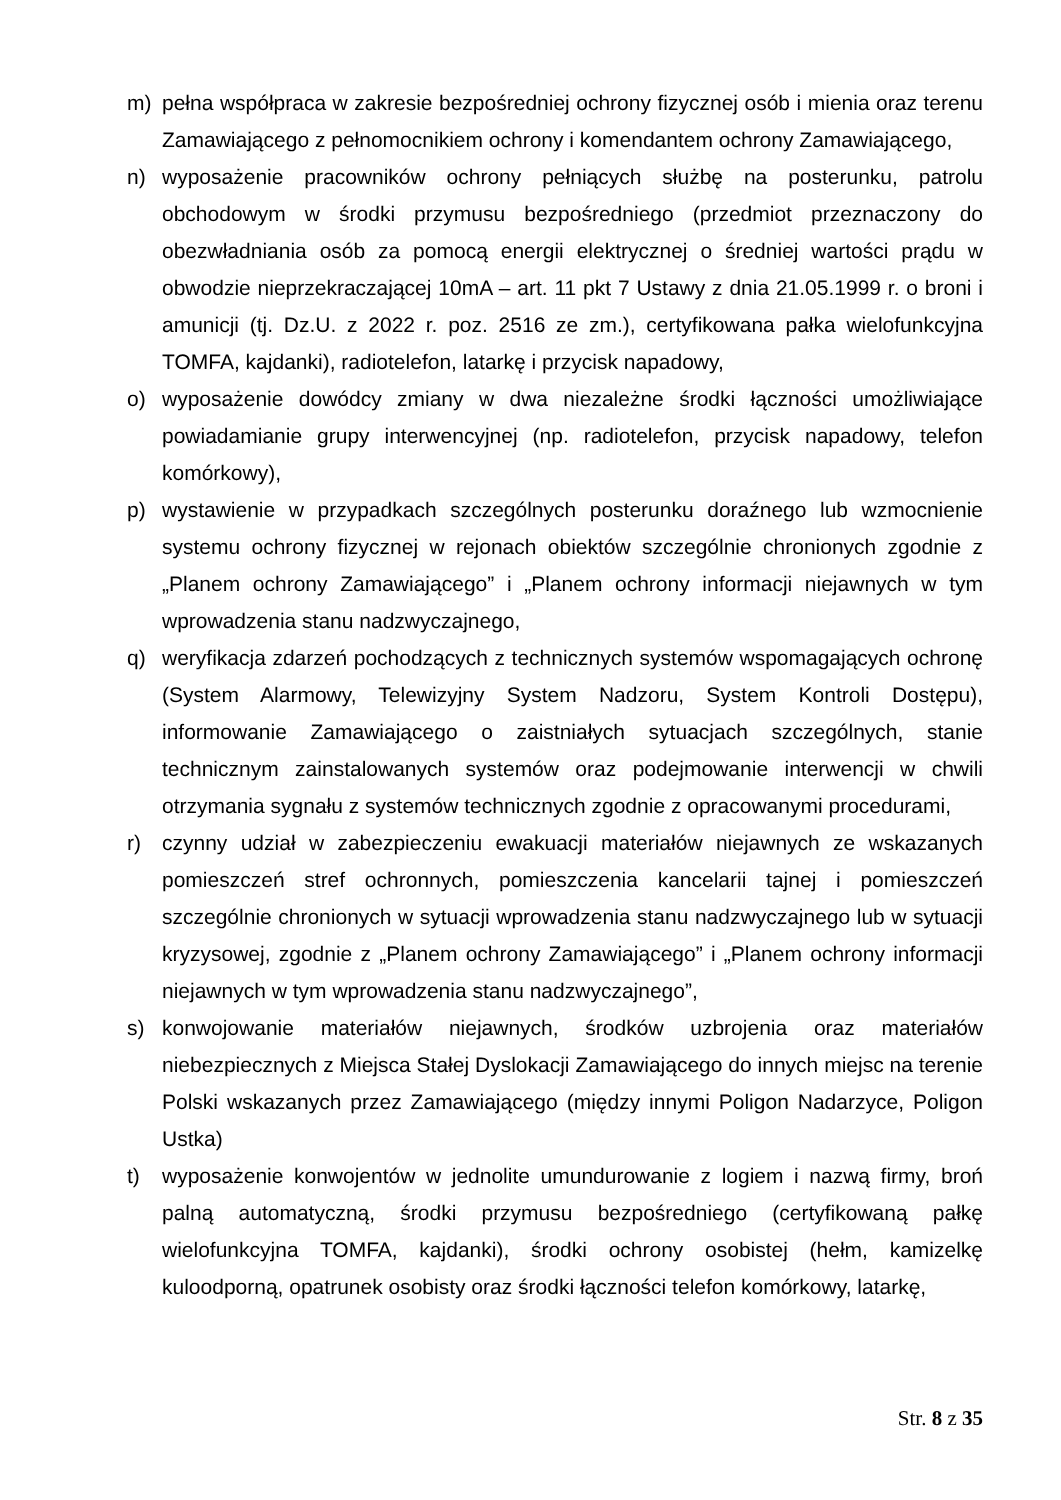m) pełna współpraca w zakresie bezpośredniej ochrony fizycznej osób i mienia oraz terenu Zamawiającego z pełnomocnikiem ochrony i komendantem ochrony Zamawiającego,
n) wyposażenie pracowników ochrony pełniących służbę na posterunku, patrolu obchodowym w środki przymusu bezpośredniego (przedmiot przeznaczony do obezwładniania osób za pomocą energii elektrycznej o średniej wartości prądu w obwodzie nieprzekraczającej 10mA – art. 11 pkt 7 Ustawy z dnia 21.05.1999 r. o broni i amunicji (tj. Dz.U. z 2022 r. poz. 2516 ze zm.), certyfikowana pałka wielofunkcyjna TOMFA, kajdanki), radiotelefon, latarkę i przycisk napadowy,
o) wyposażenie dowódcy zmiany w dwa niezależne środki łączności umożliwiające powiadamianie grupy interwencyjnej (np. radiotelefon, przycisk napadowy, telefon komórkowy),
p) wystawienie w przypadkach szczególnych posterunku doraźnego lub wzmocnienie systemu ochrony fizycznej w rejonach obiektów szczególnie chronionych zgodnie z „Planem ochrony Zamawiającego” i „Planem ochrony informacji niejawnych w tym wprowadzenia stanu nadzwyczajnego,
q) weryfikacja zdarzeń pochodzących z technicznych systemów wspomagających ochronę (System Alarmowy, Telewizyjny System Nadzoru, System Kontroli Dostępu), informowanie Zamawiającego o zaistniałych sytuacjach szczególnych, stanie technicznym zainstalowanych systemów oraz podejmowanie interwencji w chwili otrzymania sygnału z systemów technicznych zgodnie z opracowanymi procedurami,
r) czynny udział w zabezpieczeniu ewakuacji materiałów niejawnych ze wskazanych pomieszczeń stref ochronnych, pomieszczenia kancelarii tajnej i pomieszczeń szczególnie chronionych w sytuacji wprowadzenia stanu nadzwyczajnego lub w sytuacji kryzysowej, zgodnie z „Planem ochrony Zamawiającego” i „Planem ochrony informacji niejawnych w tym wprowadzenia stanu nadzwyczajnego”,
s) konwojowanie materiałów niejawnych, środków uzbrojenia oraz materiałów niebezpiecznych z Miejsca Stałej Dyslokacji Zamawiającego do innych miejsc na terenie Polski wskazanych przez Zamawiającego (między innymi Poligon Nadarzyce, Poligon Ustka)
t) wyposażenie konwojentów w jednolite umundurowanie z logiem i nazwą firmy, broń palną automatyczną, środki przymusu bezpośredniego (certyfikowaną pałkę wielofunkcyjna TOMFA, kajdanki), środki ochrony osobistej (hełm, kamizelkę kuloodporną, opatrunek osobisty oraz środki łączności telefon komórkowy, latarkę,
Str. 8 z 35